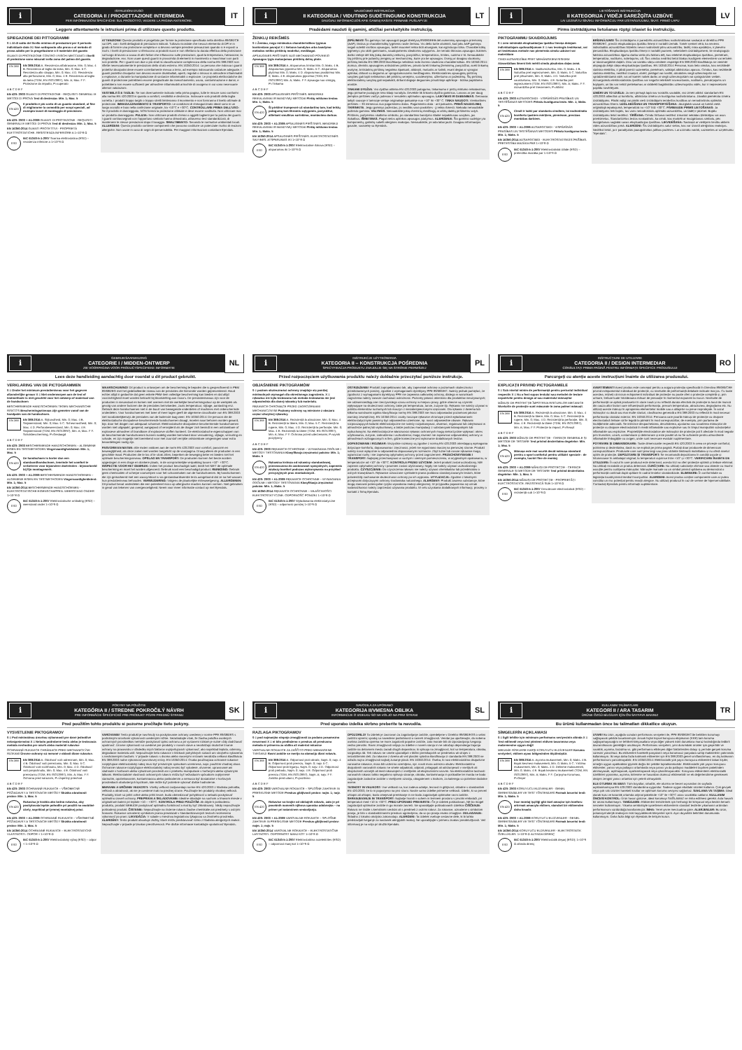i
ISTRUZIONI D'USO
CATEGORIA II / PROGETTAZIONE INTERMEDIA
PER INFORMAZIONI SPECIFICHE SUL PRODOTTO, VEDERE LA PAGINA ANTERIORE.
IT
Leggere attentamente le istruzioni prima di utilizzare questo prodotto.
SPIEGAZIONE DEI PITTOGRAMMI
0 = Al di sotto del livello minimo di prestazioni per il pericolo individuale dato X= Non sottoposto alla prova o al metodo di prova adatto per la progettazione o il materiale del guanto
GUANTI DI PROTEZIONE CONTRO I RISCHI MECCANICI I livelli di protezione sono misurati nella zona del palmo del guanto.
EN 388
EN 388:2016 A. Resistenza all'abrasione, Min. 0; Max. 4 B. Resistenza al taglio da lama, Min. 0; Max. 5 C. Resistenza allo strappo, Min. 0; Max. 4 D. Resistenza alla perforazione, Min. 0; Max. 4 E. Resistenza al taglio da lama (TDM, EN ISO13997), Min. A; Max. F F. Protezione da impatto, P=superato
A B C D E F
EN 420: 2003 GUANTI DI PROTEZIONE - REQUISITI GENERALI E METODI DI PROVA Test di destrezza: Min. 1; Max. 5
EN 420
Il prodotto è più corto di un guanto standard, al fine di migliorarne la comodità per scopi speciali, ad esempio lavori di montaggio di precisione.
EN 420: 2003 + A1:2009 GUANTI DI PROTEZIONE - REQUISITI GENERALI E METODI DI PROVA Test di destrezza: Min. 1; Max. 5
EN 16350:2014 GUANTI PROTETTIVI - PROPRIETÀ ELETTROSTATICHE. RESISTENZA INFERIORE A 1×10^8 Ω
ESD
IEC 61340-5-1:2007 Scarica elettrostatica (ESD) – resistenza inferiore a 1×10^9 Ω
ATTENZIONE! Questo prodotto è progettato per fornire la protezione specificata nella direttiva 89/686/CE sui DPI, con i livelli dettagliati di prestazioni indicati. Tuttavia ricordate che nessun elemento di DPI è in grado di fornire una protezione completa e si devono sempre prendere precauzioni quando si è esposti a rischi. I livelli di prestazione si riferiscono ai prodotti nuovi e non riflettono la durata effettiva della protezione sul luogo di lavoro a causa di altri fattori che influiscono sulle prestazioni, quali la temperatura, l'abrasione, la degradazione, ecc. Non usare questi guanti in prossimità di elementi in movimento o macchinari con parti non protette. Per i guanti con due o più strati la classificazione complessiva della norma EN 388:2003 non riflette necessariamente le prestazioni dello strato esterno. EN 16350:2014: La persona che indossa i guanti protettivi dissipativi deve essere correttamente messa a terra, ad esempio indossando calzature adeguate. I guanti protettivi dissipativi non devono essere disimballati, aperti, regolati o rimossi in atmosfere infiammabili o esplosive, o durante la manipolazione di sostanze infiammabili o esplosive. Le proprietà elettrostatiche dei guanti di protezione potrebbero essere pregiudicate da invecchiamento, usura, contaminazione e danni, e potrebbero non essere sufficienti per atmosfere infiammabili arricchite di ossigeno in cui sono necessarie ulteriori valutazioni.
VESTIBILITÀ E TAGLIE: Se non diversamente indicato nella prima pagina, tutte le misure sono conformi alla norma EN 420:2003 in quanto a comfort, vestibilità e destrezza. Indossare solo prodotti della taglia corretta. I prodotti troppo larghi o troppo stretti limiteranno il movimento e non forniranno il livello ottimale di protezione. IMMAGAZZINAMENTO E TRASPORTO: Le condizioni di immagazzinato ideali sono in un luogo asciutto e buio nella confezione originale, tra +10°C e +30°C. CONTROLLARE PRIMA DELL'USO: Se il prodotto è danneggiato, NON fornirà la protezione ottimale e deve essere sostituito. Non utilizzare mai un prodotto danneggiato. PULIZIA: Non utilizzare prodotti chimici o oggetti taglienti per la pulizia dei guanti. I guanti contrassegnati con l'opportuno simbolo hanno dimostrato, attraverso test standardizzati, di mantenere le stesse prestazioni dopo il lavaggio. SMALTIMENTO: Secondo le normative ambientali locali. ALLERGENI: Questo prodotto contiene componenti che possono costituire un potenziale rischio di reazioni allergiche. Non usare in caso di segni di ipersensibilità. Per maggiori informazioni contattare Ejendals.
i
NAUDOJIMO INSTRUKCIJA
II KATEGORIJA / VIDUTINIO SUDĖTINGUMO KONSTRUKCIJA
DAUGIAU INFORMACIJOS APIE GAMINĮ RASITE PIRMAME PUSLAPYJE
LT
Pradėdami naudoti šį gaminį, atidžiai perskaitykite instrukciją.
ŽENKLŲ REIKŠMĖS
0 = Žemiau, negu minimalus charakteristikos lygmuo konkrečiam pavojui X = Nebuvo bandytas arba bandymo metodas netiko pirštinių modeliui, medžiagai.
APSAUGINĖS PIRŠTINĖS NUO MECHANINIO POVEIKIO Apsaugos lygis matuojamas pirštinių delnų plote.
EN 388
EN 388:2016 A. Atsparumas trinčiai Min. 0; Maks. 4 B. Atsparumas įpjovimui Min. 0; Maks. 5 C. Atsparumas plyšimui Min. 0; Maks. 4 D. Atsparumas pradūrimui Min. 0; Maks. 4 E. Atsparumas įpjovimui (TDM, EN ISO13997) Min. A; Maks. F F. Apsauga nuo smūgių, P=Tinkama
A B C D E F
EN 420: 2003 APSAUGINĖS PIRŠTINĖS. BENDRIEJI REIKALAVIMAI IR BANDYMŲ METODAI Pirštų miklumo testas: Min. 1; Maks. 5
EN 420
Ši pirštinė trumpesnė už standartinę tam, kad teiktų patogumą tam tikromis sąlygomis, pavyzdžiui, atliekant smulkius surinkimo, montavimo darbus.
EN 420: 2003 + A1:2009 APSAUGINĖS PIRŠTINĖS. BENDRIEJI REIKALAVIMAI IR BANDYMŲ METODAI Pirštų miklumo testas: Min. 1; Maks. 5
EN 16350:2014 APSAUGINĖS PIRŠTINĖS. ELEKTROSTATINĖS SAVYBĖS. ATSPARUMAS IKI 1×10^8 Ω
ESD
IEC 61340-5-1:2007 Elektrostatinė iškrova (ESD) – atsparumas iki 1×10^9 Ω
ĮSPĖJIMAS! Šis gaminys turi apsaugoti pagal direktyvą 89/686/EEB dėl asmeninių apsaugos priemonių (AAP), tikslius jo charakteristikų lygmenis rasite žemiau. Vis dėlto turite atsiminti, kad joks AAP gaminys negali suteikti visiškos apsaugos, todėl visuomet reikia būti atsargiam, kai egzistuoja rizika. Charakteristikų lygmenys yra skirti gaminiams, naudojamiems idealiomis sąlygomis. Jie nerodo tikrosios apsaugos trukmės darbo vietoje dėl kitų įtaką darančių veiksnių, pavyzdžiui, temperatūros, trinties, suirimo ir kt. Nenaudokite šių pirštinių prie judančių įrenginių ar mechanizmų, kurie yra be apsaugos. Dviejų ar daugiau sluoksnių pirštinių bendra EN 388:2003 klasifikacija nebūtinai rodo išorinio sluoksnio charakteristikas. EN 16350:2014: Asmuo, dėvintis apsaugines antistatines pirštines, privalo turėti tinkamą įžeminimą, pavyzdžiui, avėti tinkamą avalynę. Antistatinių pirštinių negalima išpakuoti, atidaryti, matuotis ar šalinti, esant degiai ar sprogiai aplinkai, dirbant su degiomis ar sprogstamosiomis medžiagomis. Elektrostatinės apsauginių pirštinių savybės gali tapti netinkamos dėl pirštinių senėjimo, susidėvėjimo, užteršumo ar pažeidimų. Šių pirštinių elektrostatinių savybių gali nepakakti, dirbant degioje deguonies prisotintoje aplinkoje - būtina papildoma analizė.
TINKAMI DYDŽIAI. Visi dydžiai atitinka EN 420:2003 patogumo, tinkamumo ir pirštų miklumo reikalavimus, jeigu pirmame puslapyje nėra kitaip nurodyta. Dėvėkite tik tinkamo dydžio gaminius. Laisvos ar per daug įtemptos pirštinės varžys judesius ir nesuteiks optimalios apsaugos. LAIKYMAS IR GABENIMAS. Geriausia laikyti sausoje ir tamsioje vietoje originalioje pakuotėje nuo +10° iki +30° C. TINKA NAUDOTI. Vienkartinės pirštinės – 36 mėnesius nuo pagaminimo datos. Pagaminimo data - ant pakuotės. PRIEŠ NAUDOJIMĄ TIKRINKITE. Jeigu gaminys pažeistas, jis neatliks savo paskirties - jį reikia išmesti. Niekada nenaudokite pažeisto gaminio. VALYMAS. Nenaudokite jokių cheminių medžiagų ar aštrių daiktų pirštinėms valyti. Pirštinės, pažymėtos skalbimo simboliu, po standartinio bandymo išlaikė nepakitusias savybes, jas išskalbus. IŠMETIMAS. Pagal vietos aplinkos apsaugos įstatymus. ALERGENAI. Šio gaminio sudėtyje yra komponentų, galinčių sukelti alergines reakcijas. Nenaudokite, jei oda labai jautri. Daugiau informacijos gausite, susisiekę su Ejendals.
i
LIETOŠANAS INSTRUKCIJA
II KATEGORIJA / VIDĒJI SAREŽĢĪTA UZBŪVE
LAI UZZINĀTU SĪKĀKU INFORMĀCIJU PAR IZSTRĀDĀJUMU, SKAT. PIRMO LAPU
LV
Pirms izstrādājuma lietošanas rūpīgi izlasiet šo instrukciju.
PIKTOGRAMMU SKAIDROJUMS
0 = zem minimālā ekspluatācijas īpašību līmeņa dotajam individuālajam apdraudējumam X = nav iesniegts testēšanai, vai arī testēšanas metode nav piemērota cimdu uzbūvei vai materiālam
CIMDI AIZSARDZĪBAI PRET MEHĀNISKIEM RISKIEM Aizsardzības līmeni tiek mērīti cimdu plaukstas daļas zonā.
EN 388
EN 388:2016 A. Nodilumizturība, Min. 0; Maks. 4 B. Noturība pret iegriezumiem, Min. 0; Maks. 5 C. Noturība pret plīsumiem, Min. 0; Maks. 4 D. Noturība pret caurduršanu, Min. 0; Maks. 4 E. Noturība pret iegriezumiem (TDM, EN ISO13997), Min. A; Maks. F F. Aizsardzība pret triecieniem, P=Atbilst
A B C D E F
EN 420: 2003 AIZSARGCIMDI - VISPĀRĪGĀS PRASĪBAS UN TESTĒŠANAS METODES Pirkstu kustīguma tests: Min. 1; Maks. 5
EN 420
Cimdi ir īsāki par standarta cimdiem, lai nodrošinātu komfortu īpašiem mērķiem, piemēram, precīzas montāžas darbiem.
EN 420: 2003 + A1:2009 AIZSARGCIMDI - VISPĀRĪGĀS PRASĪBAS UN TESTĒŠANAS METODES Pirkstu kustīguma tests: Min. 1; Maks. 5
EN 16350:2014 AIZSARGCIMDI - ELEKTROSTATISKĀS ĪPAŠĪBAS. PRETESTĪBA MAZĀKA PAR 1×10^8 Ω
ESD
IEC 61340-5-1:2007 Elektrostatiskā izlāde (ESD) – pretestība mazāka par 1×10^9 Ω
BRĪDINĀJUMS! Šis izstrādājums ir paredzēts aizsardzības nodrošināšanai saskaņā ar direktīvu PPE 89/686/EC, precīzi ekspluatācijas īpašību līmeņi ir norādīti zemāk. Tomēr ņemiet vērā, ka neviens individuālās aizsardzības līdzeklis nevar nodrošināt pilnu aizsardzību, tādēļ, riska apstākļos, ir jāievēro piesardzība. Ekspluatācijas īpašību līmeņi ir norādīti jauniem, nelietotiem izstrādājumiem, tie neatspoguļo faktisko aizsardzības ilgumu darba vietā citu faktoru dēļ, kas ietekmē ekspluatācijas īpašības, piemēram, temperatūra, nodilums, nolietojums, utt. Šos cimdus nedrīkst lietot blakus kustīgiem elementiem vai ierīcēm ar neaizsargātām daļām. Divu vai vairāku slāņu cimdiem vispārīgā EN 388:2003 klasifikācija ne vienmēr atspoguļo ārējā slāņa ekspluatācijas īpašības. EN 16350:2014 Personai, kura lieto cimdus, kas neizkliedē statisko elektrību, ir jābūt pareizi sazemētai, piemēram, valkājot atbilstošus apavus. Cimdus, kas neizkliedē statisko elektrību, nedrīkst izsaiņot, atvērt, pielāgot vai novilkt, atrodoties viegli uzliesmojošā vai sprādzienbīstamā vidē, vai arī kamēr notiek darbs ar viegli uzliesmojošām vai sprāgstošām vielām. Aizsargcimdu elektrostatiskās īpašības var negatīvi ietekmēt novecošanās, nodilums, piesārņojums un bojājumi, un tās var nebūt pietiekamas ar skābekli bagātinātās uzliesmojošās vidēs, kur ir nepieciešami papildu novērtējumi.
IZMĒRI UN TO IZVĒLE: Ja vien pirmajā lapā nav norādīts savādāk, visi izmēri atbilst standartam EN 420:2003 attiecībā uz komfortu, atbilstoša izmēra un kustīguma nodrošināšanu. Jāvalkā piemērota izmēra izstrādājums. Pārāk vaļīgi vai pārāk cieši izstrādājumi ierobežos kustības un nenodrošinās optimālo aizsardzības līmeni. UZGLABĀŠANA UN TRANSPORTĒŠANA: Jāuzglabā sausā un tumšā vietā oriģinālajā iepakojumā, temperatūrā no +10° līdz +30°C. PĀRBAUDE PIRMS LIETOŠANAS: Ja izstrādājums tiek bojāts, tas vairs nenodrošinās optimālo aizsardzību, un tādēļ ir jāizmet. Bojātu izstrādājumu lietot nedrīkst. TĪRĪŠANA: Cimdu tīrīšanai nedrīkst izmantot nekādas ķīmikālijas vai asus priekšmetus. Standartizētos testos noskaidrots, ka cimdi, kas marķēti ar mazgāšanas simbolu, pēc mazgāšanas saglabā savas ekspluatācijas īpašības. LIKVIDĒŠANA: Saskaņā ar vietējiem tiesību aktiem vides aizsardzības jomā. ALERGĒNI: Šis izstrādājums satur vielas, kas var izraisīt alerģiskas reakcijas. Nedrīkst lietot, ja ir paradījušās paaugstinātas jutības pazīmes. Lai uzzinātu vairāk, sazinieties ar uzņēmumu "Ejendals".
i
GEBRUIKSAANWIJZING
CATEGORIE I / MIDDEN-ONTWERP
ZIE VOORPAGINA VOOR PRODUCTSPECIFIEKE INFORMATIE
NL
Lees deze handleiding aandachtig door voordat u dit product gebruikt.
VERKLARING VAN DE PICTOGRAMMEN
0 = Onder het minimum prestatieniveau voor het gegeven afzonderlijke gevaar X = Niet onderworpen aan de test of testmethode is niet geschikt voor het ontwerp of materiaal van de handschoen
BESCHERMENDE HANDSCHOENEN TEGEN MECHANISCHE RISICO'S Beschermingsniveaus zijn gemeten vanaf van de handpalm van de handschoen.
EN 388
EN 388:2016 A. Slijtvastheid, Min. 0; Max. 4 B. Snijweerstand, Min. 0; Max. 5 C. Scheurvastheid, Min. 0; Max. 4 D. Perforatieweerstand, Min. 0; Max. 4 E. Snijweerstand (TDM, EN ISO13997), Min. A; Max. F F. Schokbescherming, P=Geslaagd
A B C D E F
EN 420: 2003 BESCHERMENDE HANDSCHOENEN – ALGEMENE EISEN EN TESTMETHODEN Vingervaardigheidstest: Min. 1; Max. 5
EN 420
De handschoen is korter dan een standaardhandschoen, teneinde het comfort te verbeteren voor bijzondere doeleinden - bijvoorbeeld bij fijn montagewerk.
EN 420: 2003 + A1:2009 BESCHERMENDE HANDSCHOENEN – ALGEMENE EISEN EN TESTMETHODEN Vingervaardigheidstest: Min. 1; Max. 5
EN 16350:2014 BESCHERMENDE HANDSCHOENEN - ELEKTROSTATISCHE EIGENSCHAPPEN. WEERSTAND ONDER 1×10^8 Ω
ESD
IEC 61340-5-1:2007 Elektrostatische ontlading (ESD) – weerstand onder 1×10^9 Ω
WAARSCHUWING! Dit product is ontworpen om de bescherming te bepalen die is gespecificeerd in PBM 89/686/EG met het gedetailleerde niveau van de prestaties die hieronder worden gepresenteerd. Houd echter altijd in gedachte dat geen enkele PBM-item volledige bescherming kan bieden en dat altijd voorzichtigheid moet worden betracht bij blootstelling aan risico's. De prestatieniveaus zijn voor de producten in nieuwstaat en komen niet overeen met de werkelijke beschermingsduur op de werkplek als gevolg van andere factoren die de prestaties beïnvloeden, zoals temperatuur, slijtage, aantasting enz. Gebruik deze handschoenen niet in de buurt van bewegende onderdelen of machines met onbeschermde onderdelen. Voor handschoenen met twee of meer lagen geeft de algemene classificatie van EN 388:2003 niet noodzakelijkerwijs de prestaties van de buitenste laag weer. EN 16350:2014: De persoon die de elektrostatische dissipatieve beschermende handschoenen draagt, moeten naar behoren worden geaard, bijv. door het dragen van adequaat schoeisel. Elektrostatische dissipatieve beschermende handschoenen worden niet uitgepakt, geopend, aangepast of verwijderd als de drager zich bevindt in een ontvlambare of explosieve atmosfeer of brandbare of explosieve stoffen hanteert. De elektrostatische eigenschappen van de beschermende handschoenen kunnen nadelig worden beïnvloed door veroudering, slijtage, vervuiling en schade, en zijn mogelijk niet toereikend voor met zuurstof verrijkte ontvlambare omgevingen waar extra beoordelingen nodig zijn.
PASVORM EN MATEN: Alle maten voldoen aan de norm EN 420:2003 voor comfort, pasvorm en beweeglijkheid, als deze zaken niet worden toegelicht op de voorpagina. Draag alleen de producten in een geschikte maat. Producten die te los of te strak zitten, beperken de beweging beter en bieden niet het optimale beschermingsniveau. OPSLAG EN TRANSPORT: De producten kunnen het beste worden opgeslagen in een droge en donkere plaats, in de oorspronkelijke verpakking tussen +10°- +30°C. INSPECTIE VOOR HET GEBRUIK: Indien het product beschadigd raakt, biedt het NIET de optimale bescherming en moet het worden afgevoerd. Gebruik nooit een beschadigd product. REINIGING: Gebruik geen chemicaliën of scherpe voorwerpen voor het schoonmaken van de handschoenen. Bij handschoenen die zijn gemarkeerd met een wassymbool is via gestandaardiseerde tests aangetoond dat ze na het wassen hun prestatieniveau behouden. VERWIJDERING: Volgens de plaatselijke milieuwetgeving. ALLERGENEN: Dit product bevat onderdelen die een potentieel risico op allergische reacties kunnen vormen. Niet gebruiken in geval van tekenen van overgevoeligheid. Neem voor meer informatie contact op met Ejendals.
i
INSTRUKCJE UŻYTKOWANIA
KATEGORIA II – KONSTRUKCJA POŚREDNIA
SPECYFIKACJA PRODUKTU ZNAJDUJE SIĘ NA STRONIE PIERWSZEJ
PL
Przed rozpoczęciem użytkowania produktu należy dokładnie przeczytać poniższe instrukcje.
OBJAŚNIENIE PIKTOGRAMÓW
0 = poziom skuteczności ochrony znajduje się poniżej minimalnych wymagań dla określonego zagrożenia. X = rękawica nie była testowana lub metoda testowania nie jest odpowiednia dla danej rękawicy lub materiału.
RĘKAWICE CHRONIĄCE PRZED ZAGROŻENIAMI MECHANICZNYMI Poziomy ochrony są mierzone z obszaru części chwytnej rękawicy.
EN 388
EN 388:2016 A. Rezistență la abrazione, Min. 0; Max. 4 B. Rezistență la tăiere, Min. 0; Max. 5 C. Rezistență la rupere, Min. 0; Max. 4 D. Rezistență la perforație, Min. 0; Max. 4 E. Rezistență la tăiere (TDM, EN ISO13997), Min. A; Max. F F. Ochrona przed uderzeniami, P=wynik pozytywny
A B C D E F
EN 420: 2003 RĘKAWICE OCHRONNE – WYMAGANIA OGÓLNE I METODY TESTOWANIA Klasyfikacja zręczności palców: Min. 1; Maks. 5
EN 420
Rękawica krótsza od rękawicy standardowej, przeznaczona do zastosowań specjalnych; zapewnia większy komfort podczas wykonywania na przykład precyzyjnych prac montażowych.
EN 420: 2003 + A1:2009 RĘKAWICE OCHRONNE – WYMAGANIA OGÓLNE I METODY TESTOWANIA Klasyfikacja zręczności palców: Min. 1; Maks. 5
EN 16350:2014 RĘKAWICE OCHRONNE – WŁAŚCIWOŚCI ELEKTROSTATYCZNE. ODPORNOŚĆ PONIŻEJ 1×10^8 Ω
ESD
IEC 61340-5-1:2007 Wyładowania elektrostatyczne (ESD) – odporność poniżej 1×10^9 Ω
OSTRZEŻENIE! Produkt zaprojektowano tak, aby zapewniał ochronę o poziomach skuteczności przedstawionych poniżej, zgodnie z wymaganiami dyrektywy PPE 89/686/EC. Należy jednak pamiętać, że zgodność z wymaganiami dyrektywy PPE nie zapewnia całkowitej ochrony, dlatego w warunkach zagrożenia należy zawsze zachować ostrożność. Poziomy jakości określono dla produktów nieużywanych; nie odzwierciedlają one rzeczywistego czasu ochrony w miejscu pracy, gdzie obecne są czynniki wpływające na skuteczność ochrony, takie jak temperatura, tarcie, zużycie itp. Rękawic nie należy używać w pobliżu elementów ruchomych lub maszyn z niezabezpieczonymi częściami. Dla rękawic z dwiema lub kilkoma warstwami ogólna klasyfikacja normy EN 388:2003 nie musi odpowiadać poziomowi jakości warstwy zewnętrznej. EN 16350:2014: osoby noszące rękawice chroniące przed wyładowaniami elektrostatycznymi powinny być odpowiednio uziemione, np. nosić odpowiednie obuwie. Rękawic rozpraszających ładunki elektrostatyczne nie należy rozpakowywać, otwierać, regulować lub zdejmować w atmosferze palnej lub wybuchowej, a także podczas manipulacji z substancjami łatwopalnymi lub wybuchowymi. Na elektrostatyczne właściwości rękawic ochronnych mogą niekorzystnie wpływać: okres użytkowania, zużycie, zabrudzenia i uszkodzenia; mogą również nie zapewniać odpowiedniej ochrony w atmosferach wzbogaconych w tlen, gdzie konieczne jest wykonanie dodatkowych testów.
DOPASOWANIE I ROZMIAR: Wszystkie rozmiary są zgodne z normą EN 420:2003 określającą wymagania dotyczące komfortu, dopasowania i zręczności, jeżeli nie wyjaśniono inaczej na pierwszej stronie. Produkt należy nosić wyłącznie w odpowiednio dopasowanym rozmiarze. Zbyt luźne lub ciasne rękawice mogą ograniczać ruchy i nie zapewnią optymalnej ochrony przed zagrożeniem. PRZECHOWYWANIE I TRANSPORT: Najlepiej przechowywać w suchym i ciemnym pomieszczeniu, w oryginalnym opakowaniu, w temperaturze od +10° do +30°C. KONTROLA PRZED UŻYCIEM: Jeżeli produkt został uszkodzony, NIE zapewni optymalnej ochrony i powinien zostać utylizowany. Nigdy nie należy używać uszkodzonego produktu. CZYSZCZENIE: Do czyszczenia rękawic nie należy używać chemikaliów lub przedmiotów o ostrych krawędziach. Rękawice oznaczone symbolem prania poddano standaryzowanym testom, które potwierdziły zachowanie skuteczności ochrony po ich wypraniu. UTYLIZACJA: Zgodnie z lokalnymi przepisami dotyczącymi ochrony środowiska naturalnego. ALERGENY: Produkt zawiera substancje, które mogą stanowić potencjalne ryzyko wywołania reakcji alergicznej. W przypadku pojawienia się oznak nadwrażliwości należy zaprzestać używania produktu. W celu uzyskania dodatkowych informacji, prosimy o kontakt z firmą Ejendals.
i
INSTRUCȚIUNI DE UTILIZARE
CATEGORIA II / DESIGN INTERMEDIAR
CONSULTAȚI PRIMA PAGINĂ PENTRU INFORMAȚII SPECIFICE PRODUSULUI
RO
Parcurgeți cu atenție aceste instrucțiuni înainte de utilizarea produsului.
EXPLICAȚII PRIVIND PICTOGRAMELE
0 = Sub nivelul minim de performanță pentru pericolul individual respectiv X = Nu a fost supus testului sau metodei de testare nepotrivite pentru design-ul sau materialul mânușilor
MÂNUȘI DE PROTECȚIE ÎMPOTRIVA RISCURILOR MECANICE Nivelurile de protecție sunt măsurate în zona palmei mânușii.
EN 388
EN 388:2016 A. Rezistență la abrazione, Min. 0; Max. 4 B. Rezistență la tăiere, Min. 0; Max. 5 C. Rezistență la rupere, Min. 0; Max. 4 D. Rezistență la perforație, Min. 0; Max. 4 E. Rezistență la tăiere (TDM, EN ISO13997), Min. A; Max. F F. Protecție la impact, P=Reușit
A B C D E F
EN 420: 2003 MÂNUȘI DE PROTECȚIE - CERINȚE GENERALE ȘI METODE DE TESTARE Test privind dexteritatea degetelor: Min. 1; Max. 5
EN 420
Mânușa este mai scurtă decât mânușa standard pentru a spori confortul pentru utilizări speciale - de exemplu, lucrări fine de montaj.
EN 420: 2003 + A1:2009 MÂNUȘI DE PROTECȚIE - CERINȚE GENERALE ȘI METODE DE TESTARE Test privind dexteritatea degetelor: Min. 1; Max. 5
EN 16350:2014 MÂNUȘI DE PROTECȚIE - PROPRIETĂȚI ELECTROSTATICE. REZISTENȚĂ SUB 1×10^8 Ω
ESD
IEC 61340-5-1:2007 Descărcare electrostatică (ESD) – rezistență sub 1×10^9 Ω
AVERTISMENT! Acest produs este conceput pentru a asigura protecția specificată în Directiva 89/686/CEE privind echipamentul individual de protecție, cu nivelurile de performanță detaliate indicate mai jos. Cu toate acestea, rețineți că niciun echipament individual de protecție nu poate oferi o protecție completă și, prin urmare, trebuie luate întotdeauna măsuri de precauție în momentul expunerii la riscuri. Nivelurile de performanță se aplică produselor în stare nouă și nu reflectă durata efectivă de protecție la locul de muncă din cauza altor factori care influențează performanța, precum temperatura, abraziunea, degradarea etc. Nu utilizați aceste mânuși în apropierea elementelor mobile sau a utilajelor cu piese neprotejate. În cazul mânușilor cu două sau mai multe straturi, clasificarea generală a EN 388:2003 nu reflectă în mod necesar performanța stratului exterior. EN 16350:2014: Persoana care poartă mânuși de protecție cu disipare electrostatică trebuie să fie legată la pământ în mod corespunzător, de exemplu, prin purtarea de încălțăminte adecvată. Se interzice despachetarea, deschiderea, ajustarea sau scoaterea mânușilor de protecție cu disipare electrostatică în medii inflamabile sau explozive sau în timpul manipulării substanțelor inflamabile sau explozive. Proprietățile electrostatice ale mânușilor de protecție pot fi afectate în mod negativ prin învechire, uzură, contaminare și deteriorare și este posibil să nu fie suficiente pentru atmosferele inflamabile îmbogățite cu oxigen, unde sunt necesare evaluări suplimentare.
POTRIVIRE ȘI DIMENSIONARE: Toate dimensiunile respectă EN 420:2003 în ceea ce privește confortul, potrivirea și dexteritatea, dacă nu se explică pe prima pagină. Purtați doar produsele de dimensiuni corespunzătoare. Produsele care sunt prea largi sau prea strâmte limitează mobilitatea și nu oferă nivelul optim de protecție. DEPOZITARE ȘI TRANSPORT: Se recomandă depozitarea în condiții uscate și întunecoase în ambalajul original, la temperaturi cuprinse între +10° și +30°C. VERIFICARE ÎNAINTE DE UTILIZARE: În cazul în care produsul este deteriorat, acesta NU va oferi protecție optimă și trebuie eliminat. Nu utilizați niciodată un produs deteriorat. CURĂȚARE: Nu utilizați substanțe chimice sau obiecte cu muchii ascuțite pentru curățarea mânușilor. Mânușile marcate cu un simbol privind spălarea au demonstrat o performanță continuă după spălare în cadrul testelor standardizate. ELIMINARE: În conformitate cu legislația locală privind mediul înconjurător. ALERGENI: Acest produs conține componente care ar putea constitui un risc potențial pentru reacții alergice. Nu utilizați produsul în caz de semne de hipersensibilitate. Contactați Ejendals pentru informații suplimentare.
i
POKYNY NA POUŽITIE
KATEGÓRIA II / STREDNE POKROČILÝ NÁVRH
PRE INFORMÁCIE ŠPECIFICKÉ PRE PRODUKT POZRI PREDNÚ STRANU
SK
Pred použitím tohto produktu si pozorne prečítajte tieto pokyny.
VYSVETLENIE PIKTOGRAMOV
0 = Pod minimálnou úrovňou výkonnosti pre dané jednotlivé nebezpečenstvá X = Nebolo podrobené testu alebo je testovacia metóda nevhodná pre návrh alebo materiál rukavice
OCHRANNÉ RUKAVICE CHRÁNIACE PRED MECHANICKÝMI RIZIKAMI Úrovne ochrany sú merané v oblasti dlane rukavice.
EN 388
EN 388:2016 A. Odolnosť voči odreninám, Min. 0; Max. 4 B. Odolnosť voči prerezaniu, Min. 0; Max. 5 C. Odolnosť voči roztrhnutiu, Min. 0; Max. 4 D. Odolnosť voči prepichnutiu, Min. 0; Max. 4 E. Odolnosť voči prerezaniu (TDM, EN ISO13997), Min. A; Max. F F. Ochrana pred nárazom, P=Úspešný priechod
A B C D E F
EN 420: 2003 OCHRANNÉ RUKAVICE – VŠEOBECNÉ POŽIADAVKY A TESTOVACIE METÓDY Skúška obratnosti prstov: Min. 1; Max. 5
EN 420
Rukavica je kratšia ako bežná rukavica, aby poskytovala lepšie pohodlie pri použití na osobitné účely, napríklad pri jemnej montážnej práci.
EN 420: 2003 + A1:2009 OCHRANNÉ RUKAVICE – VŠEOBECNÉ POŽIADAVKY A TESTOVACIE METÓDY Skúška obratnosti prstov: Min. 1; Max. 5
EN 16350:2014 OCHRANNÉ RUKAVICE – ELEKTROSTATICKÉ VLASTNOSTI. ODPOR < 1×10^8 Ω
ESD
IEC 61340-5-1:2007 Elektrostatický výboj (ESD) – odpor < 1×10^9 Ω
VAROVANIE! Tento produkt je navrhnutý na poskytovanie ochrany uvedenej v norme PPE 89/686/ES s podrobnými úrovňami výkonnosti uvedenými nižšie. Nezabúdajte však, že žiadna položka osobných ochranných prostriedkov nemôže poskytovať úplnú ochranu a pri vystavení rizikám je nutné vždy dodržiavať opatrnosť. Úrovne výkonnosti sú uvedené pre produkty v novom stave a neodrážajú skutočné trvanie ochrany na pracovisku v dôsledku iných faktorov ovplyvňujúcich výkonnosť, ako napríklad teplota, odreniny, degradácie materiálu atď. Nepoužívajte tieto rukavice v blízkosti pohyblivých súčastí ani strojného vybavenia s nechránenými časťami. V prípade rukavíc s dvoma alebo viacerými vrstvami neodráža celková klasifikácia EN 388:2003 nutne výkonnosť povrchovej vrstvy. EN 16350:2014: Osoba používajúca ochranné rukavice rozptyľujúce elektrostatický náboj musí byť príslušným spôsobom uzemnená, napr. použitím vhodnej obuvi. Ochranné rukavice rozptyľujúce elektrostatický náboj nesmú byť vybalené, otvorené, upravované ani stiahnuté v horľavom alebo výbušnom prostredí ani v priebehu manipulácie s horľavými alebo výbušnými látkami. Elektrostatické vlastnosti ochranných rukavíc môžu byť nežiaducim spôsobom ovplyvnené starnutím, opotrebovaním, kontamináciou alebo poškodením a nemusia byť dostatočné v horľavých prostrediach obohatených kyslíkom, kde môže byť potrebné vykonať ďalšie hodnotenie.
MERANIE A URČENIE VEĽKOSTI: Všetky veľkosti zodpovedajú norme EN 420:2003 z hľadiska pohodlia, veľkosti a obratnosti, ak nie je uvedené inak na prednej strane. Používajte len produkty vhodnej veľkosti. Produkty, ktoré sú príliš voľné alebo príliš tesné, budú obmedzovať pohyblivosť a nebudú poskytovať optimálnu úroveň ochrany. PREPRAVA A SKLADOVANIE: Ideálne skladujte na suchom a tmavom mieste v originálnom balení pri teplote +10 – +30°C. KONTROLA PRED POUŽITÍM: Ak dôjde k poškodeniu produktu, produkt NEBUDE poskytovať optimálnu funkčnosť a mal by byť zlikvidovaný. Nikdy nepoužívajte poškodený produkt. ČISTENIE: Nepoužívajte na čistenie rukavíc žiadne chemikálie ani predmety s ostrými hranami. Rukavice označené symbolom prania preukázali v štandardizovaných testoch nezmenenú výkonnosť po praní. LIKVIDÁCIA: V súlade s miestnou legislatívou týkajúcou sa životného prostredia. ALERGÉNY: Tento produkt obsahuje zložky, ktoré môžu predstavovať riziko z hľadiska alergických reakcií. Nepoužívajte v prípade príznakov precitlivenosti. Pre ďalšie informácie kontaktujte spoločnosť Ejendals.
i
NAVODILA ZA UPORABO
KATEGORIJA II/VMESNA OBLIKA
INFORMACIJE O IZDELKU SO NA VOLJO NA PRVI STRANI
SL
Pred uporabo izdelka skrbno preberite ta navodila.
RAZLAGA PIKTOGRAMOV
0 = pod najmanjšo stopnjo zmogljivosti za podano posamezno nevarnost X = ni bilo predloženo v preskus ali preskusna metoda ni primerna za obliko ali material rokavice
VAROVALNE ROKAVICE ZA ZAŠČITO PRED MEHANSKIMI TVEGANJI Ravni zaščite se merijo na območju dlani rokavic.
EN 388
EN 388:2016 A. Odpornost proti obrabi, Najm. 0; najv. 4 B. Odpornost proti prerezu, Najm. 0; najv. 5 C. Odpornost proti trganju, Najm. 0; najv. 4 D. Odpornost proti prebodu, Najm. 0; najv. 4 E. Odpornost proti prerezu (TDM, EN ISO13997), Najm. A; najv. F F. Zaščita pred udarci, P=pozitivno
A B C D E F
EN 420: 2003 VAROVALNE ROKAVICE – SPLOŠNE ZAHTEVE IN PRESKUSNE METODE Preskus gibljivosti prstov: najm. 1; najv. 5
EN 420
Rokavice so krajše od običajnih rokavic, zato je pri posebnih namenih njihova uporaba udobnejša – na primer pri natančnem sestavljanju.
EN 420: 2003 + A1:2009 VAROVALNE ROKAVICE – SPLOŠNE ZAHTEVE IN PRESKUSNE METODE Preskus gibljivosti prstov: najm. 1; najv. 5
EN 16350:2014 VAROVALNE ROKAVICE – ELEKTROSTATIČNE LASTNOSTI. ODPORNOST MANJ KOT 1×10^8 Ω
ESD
IEC 61340-5-1:2007 Elektrostatična razelektritev (ESD) – odpornost manj kot 1×10^9 Ω
OPOZORILO! Ta izdelek je zasnovan za zagotavljanje zaščite, opredeljene v Direktivi 89/686/EGS o sebni zaščitni opremi; spodaj so navedene podrobnosti o ravneh zmogljivosti. Vendar pa upoštevajte, da nobena osebna zaščitna oprema ne more zagotoviti popolne zaščite, zato morate biti ob izpostavljanju tveganju vedno previdni. Ravni zmogljivosti veljajo za izdelke v novem stanju in ne odražajo dejanskega trajanja zaščite na delovnem mestu zaradi drugih dejavnikov, ki vplivajo na zmogljivost, kot so temperatura, obraba, razgradnja itd. Teh rokavic ne smete uporabljati v bližini premikajočih se predmetov ali strojev z nezaščitenimi deli. Za rokavice z dvema ali več plastmi splošna klasifikacija iz standarda EN 388:2003 ne odraža nujno zmogljivosti najbolj zunanje plasti. EN 16350:2014: Oseba, ki nosi elektrostatično disipativne varovalne rokavice, mora biti ustrezno ozemljena, npr. nositi mora ustrezno obutev. Elektrostatično disipativnih varovalnih rokavic ne smete odpakirati, odpirati, prilagajati ali odstranjevati v vnetljivih ali eksplozivnih ozračjih ali med rokovanjem z vnetljivimi ali eksplozivnimi snovmi. Na elektrostatične lastnosti varovalnih rokavic lahko negativno vplivajo staranje, obraba, kontaminacija in poškodbe ter morda ne bodo zagotavljale zadostne zaščite v vnetljivem ozračju, obogatenem s kisikom, za katerega so potrebne dodatne ocene.
TESNOST IN VELIKOST: Vse velikosti so, kar zadeva udobje, tesnost in gibljivost, skladne s standardom EN 420:2003, če to ni pojasnjeno na prvi strani. Nosite samo izdelke primerne velikosti. Izdelki, ki so preveč ohlapni ali ohlapni, bodo omejevali premikanje in ne bodo zagotavljali optimalne ravni zaščite. SHRANJEVANJE IN TRANSPORT: Najbolje hraniti v suhem in temnem prostoru v prvotni embalaži, pri temperaturi med +10 in +30°C. PRED UPORABO PREVERITE: Če je izdelek poškodovan, NE bo mogel zagotavljati optimalne zaščite in ga morate zavreči. Ne uporabljajte poškodovanih izdelkov ČIŠČENJE: Rokavic ne čistite s kemičnimi sredstvi ali s predmeti z ostrimi robovi. Za rokavice, označene s simbolom pranja, je bilo s standardiziranimi preskusi ugotovljeno, da so po pranju enako zmogljive. ODLAGANJE: Skladno z lokalno okoljsko zakonodajo. ALERGENI: Ta izdelek vsebuje sestavne dele, ki bi lahko predstavljali tveganje za nastanek alergijskih reakcij. Ne uporabljajte v primeru znakov preobčutljivosti. Več informacij je na voljo pri družbi Ejendals.
i
KULLANIM TALİMATLARI
KATEGORİ II / ARA TASARIM
ÜRÜNE ÖZGÜ BİLGİLER İÇİN ÖN SAYFAYA BAKINIZ
TR
Bu ürünü kullanmadan önce bu talimatları dikkatlice okuyun.
SİMGELERİN AÇIKLAMASI
0 = İlgili tehlike için minimum performans seviyesinin altında X = Test edilmedi veya test yöntemi eldiven tasarımına veya malzemesine uygun değil
MEKANİK RİSKLERE KARŞI KORUYUCU ELDİVENLER Koruma seviyeleri, eldiven ayası bölgesinden ölçülmüştür.
EN 388
EN 388:2016 A. Aşınma mukavemeti, Min. 0; Maks. 4 B. Bıçak kesmesi mukavemeti, Min. 0; Maks. 5 C. Yırtılma mukavemeti, Min. 0; Maks. 4 D. Delinme mukavemeti, Min. 0; Maks. 4 E. Bıçak kesmesi mukavemeti (TDM, EN ISO13997), Min. A; Maks. F F. Çarpışma Koruması, P=Geçer
A B C D E F
EN 420: 2003 KORUYUCU ELDİVENLER - GENEL GEREKSİNİMLER VE TEST YÖNTEMLERİ Parmak becerisi testi: Min. 1; Maks. 5
EN 420
İnce montaj işçiliği gibi özel amaçlar için konforu artırmak amacıyla eldiven, standart bir eldivenden daha kısadır.
EN 420: 2003 + A1:2009 KORUYUCU ELDİVENLER - GENEL GEREKSİNİMLER VE TEST YÖNTEMLERİ Parmak becerisi testi: Min. 1; Maks. 5
EN 16350:2014 KORUYUCU ELDİVENLER - ELEKTROSTATİK ÖZELLİKLER. 1×10^8 Ω ALTINDA DİRENÇ
ESD
IEC 61340-5-1:2007 Elektrostatik deşarj (ESD); 1×10^9 Ω altında direnç
UYARI! Bu ürün, aşağıda sunulan performans seviyeleri ile, PPE 89/686/EC'de belirtilen korumayı sağlayacak şekilde tasarlanmıştır. Ancak hiçbir kişisel koruyucu ekipmanın (KKE) tam koruma sağlayamayacağını ve tehlikeli kimyasallara veya diğer yüksek riskli durumlara maruz kalındığında tedbirli davranılmasını gerektiğini unutmayın. Performans seviyeleri, yeni durumdaki ürünler için geçerlidir ve sıcaklık, aşınma, bozulma vs. gibi performansı etkileyen diğer faktörlerden dolayı iş yerinde gerçek koruma süresini yansıtmaz. Bu eldivenleri hareketli parçaların veya korumasız parçalara sahip makinelerin yakınında kullanmayın. İki veya daha fazla katmanlı eldivenler için EN 388:2003 genel sınıflandırması, en dış katmanın performansını yansıtmayabilir. EN 16350:2014: Elektrostatik yük yayıcı koruyucu eldivenleri takan kişiler, örneğin uygun ayakkabılar giyerek doğru bir şekilde topraklanmalıdır. Elektrostatik yük yayıcı koruyucu eldivenler, yanıcı veya patlayıcı ortamlarda veya yanıcı ya da patlayıcı maddeleri taşırken paketinden alınmayacak, açılmayacak, ayarlanmayacak veya çıkarılmayacaktır. Koruyucu eldivenlerin elektrostatik özellikleri yıpranma, aşınma, kirlenme ve hasardan olumsuz etkilenebilir ve ek değerlendirme gerekecek oksijen zengini yanıcı ortamlar için yeterli olmayabilir.
ELE OTURMA VE EBAT: Tüm boyutlar, rahatlık, ele oturma ve beceri açısından ön sayfada açıklanmamışsa EN 420:2003 standardına uygundur. Sadece uygun ebattaki ürünleri kullanın. Çok gevşek veya çok sıkı ürünler hareketi kısıtlar ve optimum koruma seviyesi sağlamaz. SAKLAMA VE TAŞIMA: İdeal olarak kuru ve karanlık ortamda orijinal paketinde +10° ile +30°C arası sıcaklıkta saklanır. KULLANIM ÖNCESİ KONTROL: Ürün hasar görürse, ideal korumayı SAĞLAMAZ ve imha edilmesi gerekir. Asla hasarlı bir ürünü kullanmayın. TEMİZLEME: Eldivenleri temizlemek için herhangi bir kimyasal veya keskin kenarlı nesneler kullanmayın. Yıkama sembolüyle işaretlenen eldivenlerin standart testlerle yıkamanın ardından performansını sürdürdüğü kanıtlanmıştır. İMHA: Yerel çevre mevzuatına göre. ALERJENLER: Bu ürün, potansiyel alerjik reaksiyon riski taşıyabilecek bileşenler içerir. Aşırı duyarlılık belirtileri durumunda kullanmayın. Daha fazla bilgi için Ejendals ile iletişim kurun.